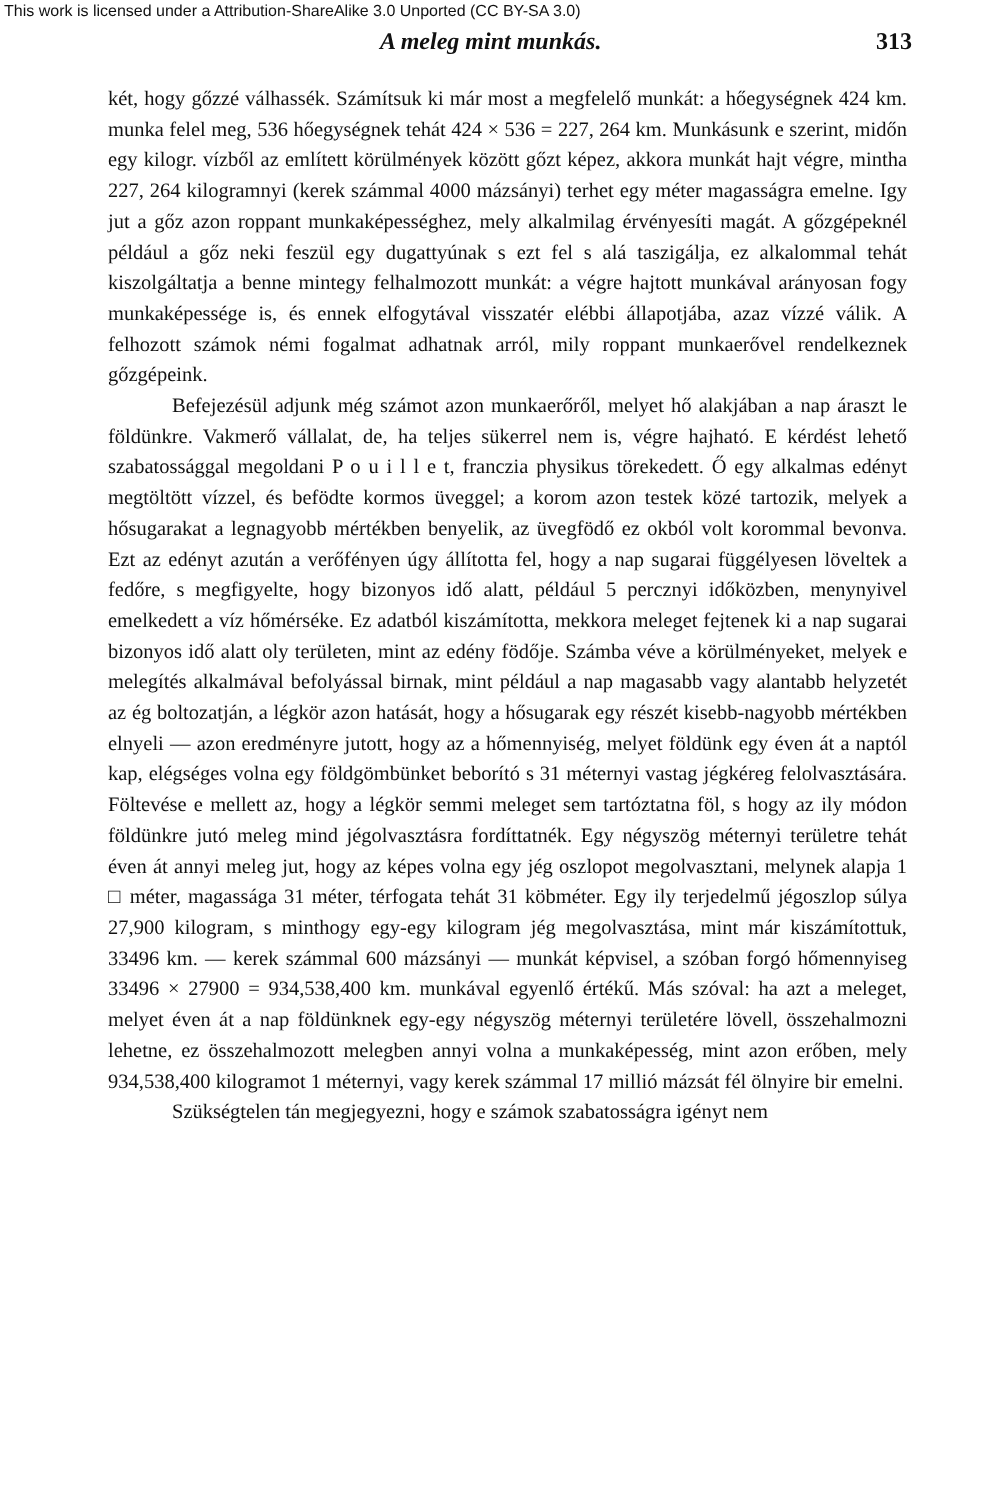This work is licensed under a Attribution-ShareAlike 3.0 Unported (CC BY-SA 3.0)
A meleg mint munkás. 313
két, hogy gőzzé válhassék. Számítsuk ki már most a megfelelő munkát: a hőegységnek 424 km. munka felel meg, 536 hőegységnek tehát 424 × 536 = 227, 264 km. Munkásunk e szerint, midőn egy kilogr. vízből az említett körülmények között gőzt képez, akkora munkát hajt végre, mintha 227, 264 kilogramnyi (kerek számmal 4000 mázsányi) terhet egy méter magasságra emelne. Igy jut a gőz azon roppant munkaképességhez, mely alkalmilag érvényesíti magát. A gőzgépeknél például a gőz neki feszül egy dugattyúnak s ezt fel s alá taszigálja, ez alkalommal tehát kiszolgáltatja a benne mintegy felhalmozott munkát: a végre hajtott munkával arányosan fogy munkaképessége is, és ennek elfogytával visszatér elébbi állapotjába, azaz vízzé válik. A felhozott számok némi fogalmat adhatnak arról, mily roppant munkaerővel rendelkeznek gőzgépeink.
Befejezésül adjunk még számot azon munkaerőről, melyet hő alakjában a nap áraszt le földünkre. Vakmerő vállalat, de, ha teljes sükerrel nem is, végre hajható. E kérdést lehető szabatossággal megoldani P o u i l l e t, franczia physikus törekedett. Ő egy alkalmas edényt megtöltött vízzel, és befödte kormos üveggel; a korom azon testek közé tartozik, melyek a hősugarakat a legnagyobb mértékben benyelik, az üvegfödő ez okból volt korommal bevonva. Ezt az edényt azután a verőfényen úgy állította fel, hogy a nap sugarai függélyesen löveltek a fedőre, s megfigyelte, hogy bizonyos idő alatt, például 5 percznyi időközben, menynyivel emelkedett a víz hőmérséke. Ez adatból kiszámította, mekkora meleget fejtenek ki a nap sugarai bizonyos idő alatt oly területen, mint az edény födője. Számba véve a körülményeket, melyek e melegítés alkalmával befolyással birnak, mint például a nap magasabb vagy alantabb helyzetét az ég boltozatján, a légkör azon hatását, hogy a hősugarak egy részét kisebb-nagyobb mértékben elnyeli — azon eredményre jutott, hogy az a hőmennyiség, melyet földünk egy éven át a naptól kap, elégséges volna egy földgömbünket beborító s 31 méternyi vastag jégkéreg felolvasztására. Föltevése e mellett az, hogy a légkör semmi meleget sem tartóztatna föl, s hogy az ily módon földünkre jutó meleg mind jégolvasztásra fordíttatnék. Egy négyszög méternyi területre tehát éven át annyi meleg jut, hogy az képes volna egy jég oszlopot megolvasztani, melynek alapja 1 □ méter, magassága 31 méter, térfogata tehát 31 köbméter. Egy ily terjedelmű jégoszlop súlya 27,900 kilogram, s minthogy egy-egy kilogram jég megolvasztása, mint már kiszámítottuk, 33496 km. — kerek számmal 600 mázsányi — munkát képvisel, a szóban forgó hőmennyiseg 33496 × 27900 = 934,538,400 km. munkával egyenlő értékű. Más szóval: ha azt a meleget, melyet éven át a nap földünknek egy-egy négyszög méternyi területére lövell, összehalmozni lehetne, ez összehalmozott melegben annyi volna a munkaképesség, mint azon erőben, mely 934,538,400 kilogramot 1 méternyi, vagy kerek számmal 17 millió mázsát fél ölnyire bir emelni.
Szükségtelen tán megjegyezni, hogy e számok szabatosságra igényt nem